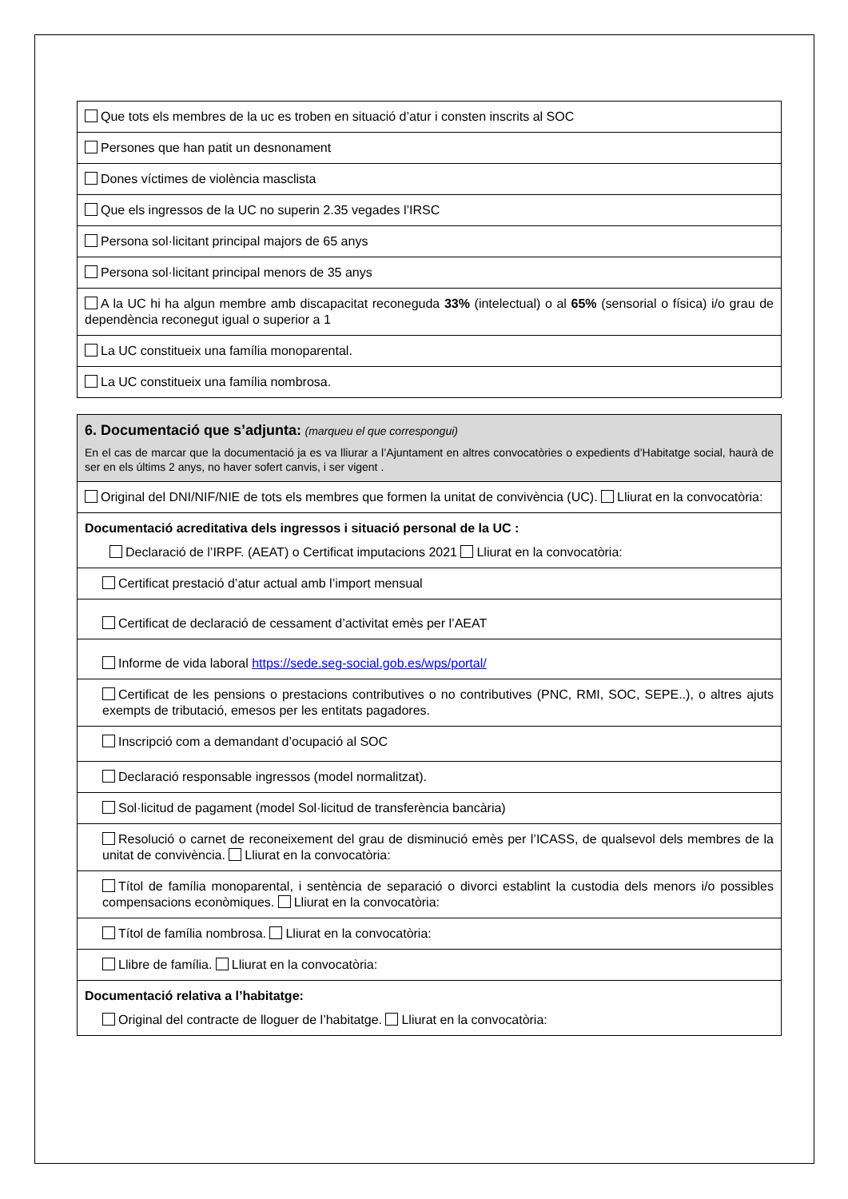| Que tots els membres de la uc es troben en situació d’atur i consten inscrits al SOC |
| Persones que han patit un desnonament |
| Dones víctimes de violència masclista |
| Que els ingressos de la UC no superin 2.35 vegades l’IRSC |
| Persona sol·licitant principal majors de 65 anys |
| Persona sol·licitant principal menors de 35 anys |
| A la UC hi ha algun membre amb discapacitat reconeguda 33% (intelectual) o al 65% (sensorial o física) i/o grau de dependència reconegut igual o superior a 1 |
| La UC constitueix una família monoparental. |
| La UC constitueix una família nombrosa. |
| 6. Documentació que s’adjunta: (marqueu el que correspongui) En el cas de marcar que la documentació ja es va lliurar a l’Ajuntament en altres convocatòries o expedients d’Habitatge social, haurà de ser en els últims 2 anys, no haver sofert canvis, i ser vigent . |
| Original del DNI/NIF/NIE de tots els membres que formen la unitat de convivència (UC). Lliurat en la convocatòria: |
| Documentació acreditativa dels ingressos i situació personal de la UC : Declaració de l’IRPF. (AEAT) o Certificat imputacions 2021 Lliurat en la convocatòria: |
| Certificat prestació d’atur actual amb l’import mensual |
| Certificat de declaració de cessament d’activitat emès per l’AEAT |
| Informe de vida laboral https://sede.seg-social.gob.es/wps/portal/ |
| Certificat de les pensions o prestacions contributives o no contributives (PNC, RMI, SOC, SEPE..), o altres ajuts exempts de tributació, emesos per les entitats pagadores. |
| Inscripció com a demandant d’ocupació al SOC |
| Declaració responsable ingressos (model normalitzat). |
| Sol·licitud de pagament (model Sol·licitud de transferència bancària) |
| Resolució o carnet de reconeixement del grau de disminució emès per l’ICASS, de qualsevol dels membres de la unitat de convivència. Lliurat en la convocatòria: |
| Títol de família monoparental, i sentència de separació o divorci establint la custodia dels menors i/o possibles compensacions econòmiques. Lliurat en la convocatòria: |
| Títol de família nombrosa. Lliurat en la convocatòria: |
| Llibre de família. Lliurat en la convocatòria: |
| Documentació relativa a l’habitatge: Original del contracte de lloguer de l’habitatge. Lliurat en la convocatòria: |